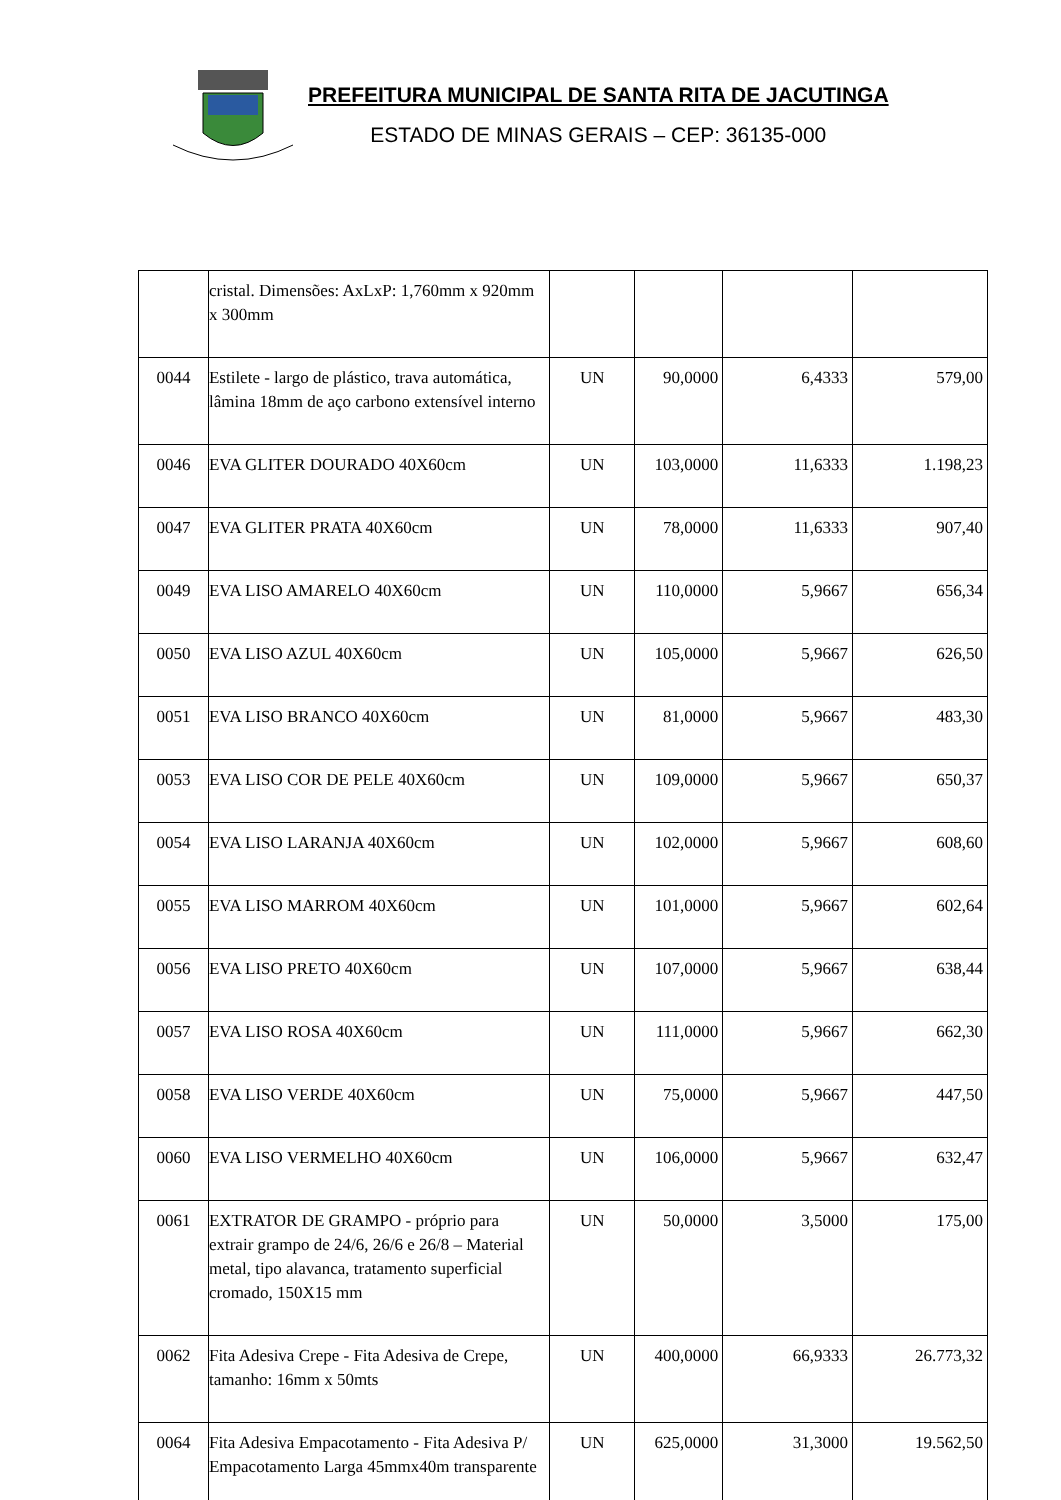PREFEITURA MUNICIPAL DE SANTA RITA DE JACUTINGA
ESTADO DE MINAS GERAIS – CEP: 36135-000
| | cristal. Dimensões: AxLxP: 1,760mm x 920mm x 300mm | | | | |
| 0044 | Estilete - largo de plástico, trava automática, lâmina 18mm de aço carbono extensível interno | UN | 90,0000 | 6,4333 | 579,00 |
| 0046 | EVA GLITER DOURADO 40X60cm | UN | 103,0000 | 11,6333 | 1.198,23 |
| 0047 | EVA GLITER PRATA 40X60cm | UN | 78,0000 | 11,6333 | 907,40 |
| 0049 | EVA LISO AMARELO 40X60cm | UN | 110,0000 | 5,9667 | 656,34 |
| 0050 | EVA LISO AZUL 40X60cm | UN | 105,0000 | 5,9667 | 626,50 |
| 0051 | EVA LISO BRANCO 40X60cm | UN | 81,0000 | 5,9667 | 483,30 |
| 0053 | EVA LISO COR DE PELE 40X60cm | UN | 109,0000 | 5,9667 | 650,37 |
| 0054 | EVA LISO LARANJA 40X60cm | UN | 102,0000 | 5,9667 | 608,60 |
| 0055 | EVA LISO MARROM 40X60cm | UN | 101,0000 | 5,9667 | 602,64 |
| 0056 | EVA LISO PRETO 40X60cm | UN | 107,0000 | 5,9667 | 638,44 |
| 0057 | EVA LISO ROSA 40X60cm | UN | 111,0000 | 5,9667 | 662,30 |
| 0058 | EVA LISO VERDE 40X60cm | UN | 75,0000 | 5,9667 | 447,50 |
| 0060 | EVA LISO VERMELHO 40X60cm | UN | 106,0000 | 5,9667 | 632,47 |
| 0061 | EXTRATOR DE GRAMPO - próprio para extrair grampo de 24/6, 26/6 e 26/8 – Material metal, tipo alavanca, tratamento superficial cromado, 150X15 mm | UN | 50,0000 | 3,5000 | 175,00 |
| 0062 | Fita Adesiva Crepe - Fita Adesiva de Crepe, tamanho: 16mm x 50mts | UN | 400,0000 | 66,9333 | 26.773,32 |
| 0064 | Fita Adesiva Empacotamento - Fita Adesiva P/ Empacotamento Larga 45mmx40m transparente | UN | 625,0000 | 31,3000 | 19.562,50 |